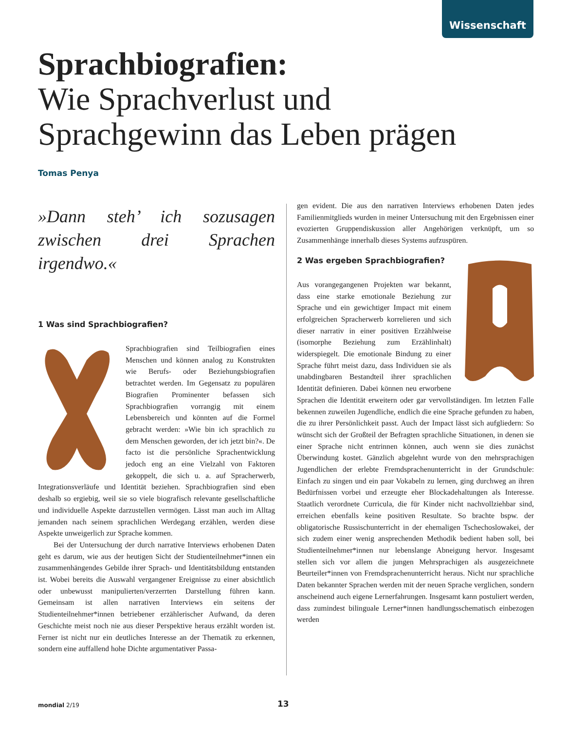Wissenschaft
Sprachbiografien:
Wie Sprachverlust und
Sprachgewinn das Leben prägen
Tomas Penya
»Dann steh’ ich sozusagen zwischen drei Sprachen irgendwo.«
1 Was sind Sprachbiografien?
Sprachbiografien sind Teilbiografien eines Menschen und können analog zu Konstrukten wie Berufs- oder Beziehungsbiografien betrachtet werden. Im Gegensatz zu populären Biografien Prominenter befassen sich Sprachbiografien vorrangig mit einem Lebensbereich und könnten auf die Formel gebracht werden: »Wie bin ich sprachlich zu dem Menschen geworden, der ich jetzt bin?«. De facto ist die persönliche Sprachentwicklung jedoch eng an eine Vielzahl von Faktoren gekoppelt, die sich u. a. auf Spracherwerb, Integrationsverläufe und Identität beziehen. Sprachbiografien sind eben deshalb so ergiebig, weil sie so viele biografisch relevante gesellschaftliche und individuelle Aspekte darzustellen vermögen. Lässt man auch im Alltag jemanden nach seinem sprachlichen Werdegang erzählen, werden diese Aspekte unweigerlich zur Sprache kommen.
Bei der Untersuchung der durch narrative Interviews erhobenen Daten geht es darum, wie aus der heutigen Sicht der Studienteilnehmer*innen ein zusammenhängendes Gebilde ihrer Sprach- und Identitätsbildung entstanden ist. Wobei bereits die Auswahl vergangener Ereignisse zu einer absichtlich oder unbewusst manipulierten/verzerrten Darstellung führen kann. Gemeinsam ist allen narrativen Interviews ein seitens der Studienteilnehmer*innen betriebener erzählerischer Aufwand, da deren Geschichte meist noch nie aus dieser Perspektive heraus erzählt worden ist. Ferner ist nicht nur ein deutliches Interesse an der Thematik zu erkennen, sondern eine auffallend hohe Dichte argumentativer Passa-
gen evident. Die aus den narrativen Interviews erhobenen Daten jedes Familienmitglieds wurden in meiner Untersuchung mit den Ergebnissen einer evozierten Gruppendiskussion aller Angehörigen verknüpft, um so Zusammenhänge innerhalb dieses Systems aufzuspüren.
2 Was ergeben Sprachbiografien?
Aus vorangegangenen Projekten war bekannt, dass eine starke emotionale Beziehung zur Sprache und ein gewichtiger Impact mit einem erfolgreichen Spracherwerb korrelieren und sich dieser narrativ in einer positiven Erzählweise (isomorphe Beziehung zum Erzählinhalt) widerspiegelt. Die emotionale Bindung zu einer Sprache führt meist dazu, dass Individuen sie als unabdingbaren Bestandteil ihrer sprachlichen Identität definieren. Dabei können neu erworbene Sprachen die Identität erweitern oder gar vervollständigen. Im letzten Falle bekennen zuweilen Jugendliche, endlich die eine Sprache gefunden zu haben, die zu ihrer Persönlichkeit passt. Auch der Impact lässt sich aufgliedern: So wünscht sich der Großteil der Befragten sprachliche Situationen, in denen sie einer Sprache nicht entrinnen können, auch wenn sie dies zunächst Überwindung kostet. Gänzlich abgelehnt wurde von den mehrsprachigen Jugendlichen der erlebte Fremdsprachenunterricht in der Grundschule: Einfach zu singen und ein paar Vokabeln zu lernen, ging durchweg an ihren Bedürfnissen vorbei und erzeugte eher Blockadehaltungen als Interesse. Staatlich verordnete Curricula, die für Kinder nicht nachvollziehbar sind, erreichen ebenfalls keine positiven Resultate. So brachte bspw. der obligatorische Russischunterricht in der ehemaligen Tschechoslowakei, der sich zudem einer wenig ansprechenden Methodik bedient haben soll, bei Studienteilnehmer*innen nur lebenslange Abneigung hervor. Insgesamt stellen sich vor allem die jungen Mehrsprachigen als ausgezeichnete Beurteiler*innen von Fremdsprachenunterricht heraus. Nicht nur sprachliche Daten bekannter Sprachen werden mit der neuen Sprache verglichen, sondern anscheinend auch eigene Lernerfahrungen. Insgesamt kann postuliert werden, dass zumindest bilinguale Lerner*innen handlungsschematisch einbezogen werden
mondial 2/19 13